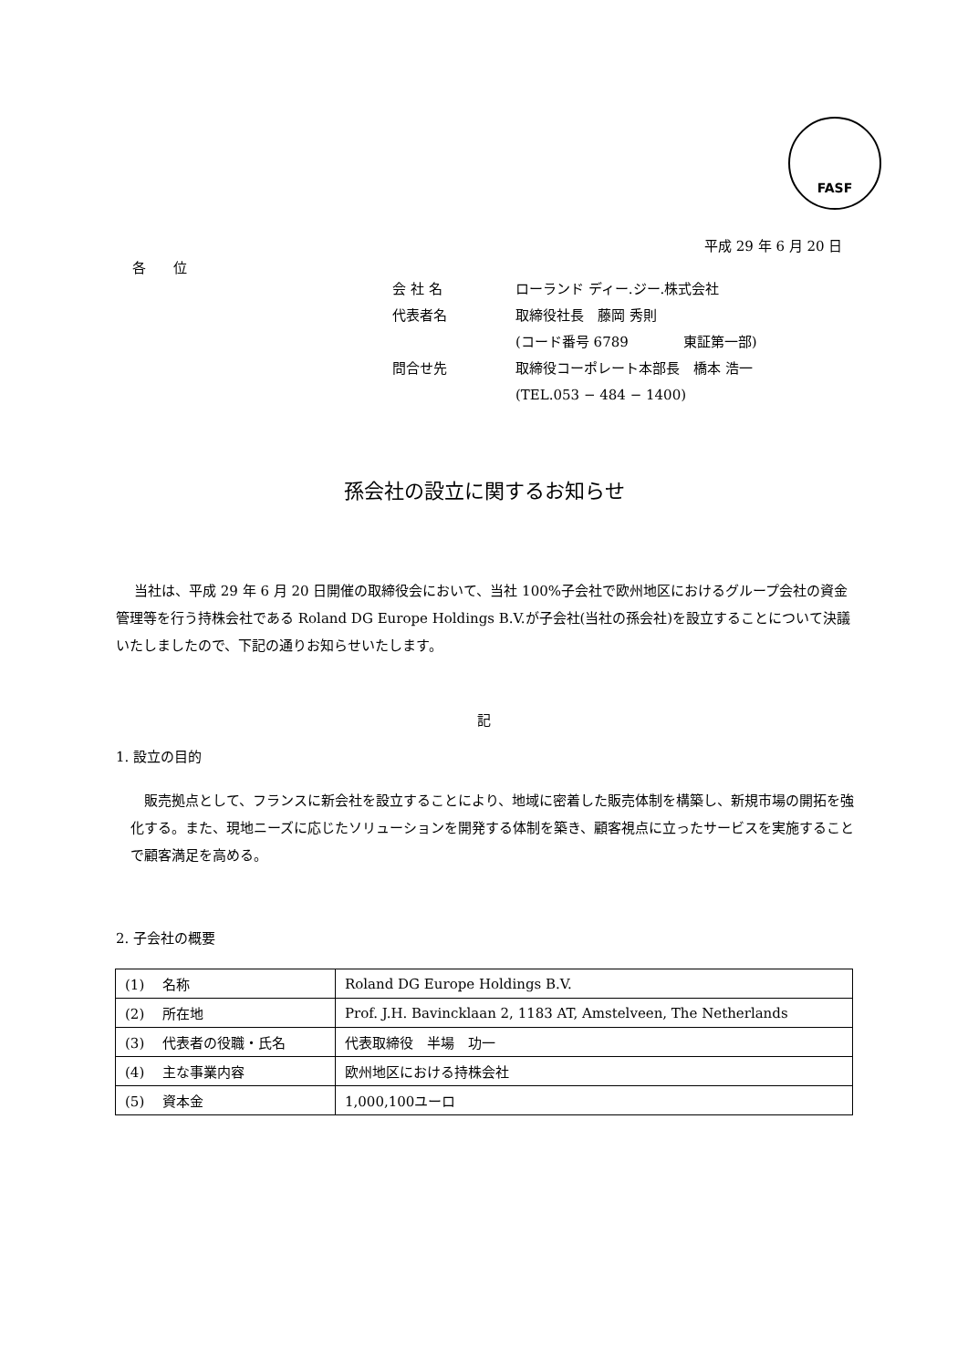FASF
平成 29 年 6 月 20 日
各　　位
会 社 名 ローランド ディー.ジー.株式会社
代表者名 取締役社長　藤岡 秀則
(コード番号 6789　　　　東証第一部)
問合せ先 取締役コーポレート本部長　橋本 浩一
(TEL.053 − 484 − 1400)
孫会社の設立に関するお知らせ
当社は、平成 29 年 6 月 20 日開催の取締役会において、当社 100%子会社で欧州地区におけるグループ会社の資金管理等を行う持株会社である Roland DG Europe Holdings B.V.が子会社(当社の孫会社)を設立することについて決議いたしましたので、下記の通りお知らせいたします。
記
1. 設立の目的
販売拠点として、フランスに新会社を設立することにより、地域に密着した販売体制を構築し、新規市場の開拓を強化する。また、現地ニーズに応じたソリューションを開発する体制を築き、顧客視点に立ったサービスを実施することで顧客満足を高める。
2. 子会社の概要
| (1) 名称 | Roland DG Europe Holdings B.V. |
| (2) 所在地 | Prof. J.H. Bavincklaan 2, 1183 AT, Amstelveen, The Netherlands |
| (3) 代表者の役職・氏名 | 代表取締役 半場 功一 |
| (4) 主な事業内容 | 欧州地区における持株会社 |
| (5) 資本金 | 1,000,100ユーロ |